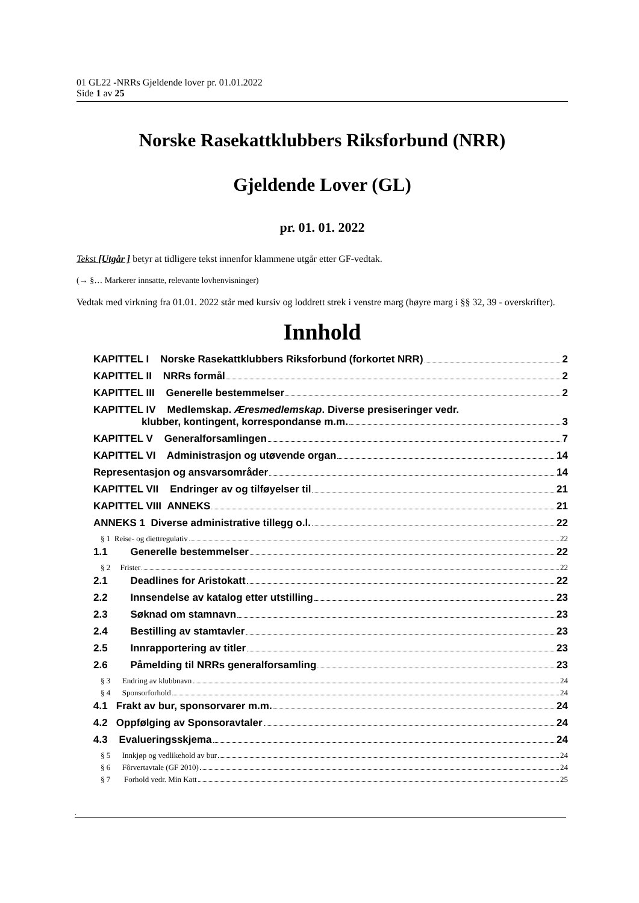01 GL22 -NRRs Gjeldende lover pr. 01.01.2022
Side 1 av 25
Norske Rasekattklubbers Riksforbund (NRR)
Gjeldende Lover (GL)
pr. 01. 01. 2022
Tekst [Utgår ] betyr at tidligere tekst innenfor klammene utgår etter GF-vedtak.
(→ §… Markerer innsatte, relevante lovhenvisninger)
Vedtak med virkning fra 01.01. 2022 står med kursiv og loddrett strek i venstre marg (høyre marg i §§ 32, 39 - overskrifter).
Innhold
KAPITTEL I Norske Rasekattklubbers Riksforbund (forkortet NRR) 2
KAPITTEL II NRRs formål 2
KAPITTEL III Generelle bestemmelser 2
KAPITTEL IV Medlemskap. Æresmedlemskap. Diverse presiseringer vedr.
klubber, kontingent, korrespondanse m.m. 3
KAPITTEL V Generalforsamlingen 7
KAPITTEL VI Administrasjon og utøvende organ 14
Representasjon og ansvarsområder 14
KAPITTEL VII Endringer av og tilføyelser til 21
KAPITTEL VIII ANNEKS 21
ANNEKS 1 Diverse administrative tillegg o.l. 22
§ 1 Reise- og diettregulativ 22
1.1 Generelle bestemmelser 22
§ 2 Frister 22
2.1 Deadlines for Aristokatt 22
2.2 Innsendelse av katalog etter utstilling 23
2.3 Søknad om stamnavn 23
2.4 Bestilling av stamtavler 23
2.5 Innrapportering av titler 23
2.6 Påmelding til NRRs generalforsamling 23
§ 3 Endring av klubbnavn 24
§ 4 Sponsorforhold 24
4.1 Frakt av bur, sponsorvarer m.m. 24
4.2 Oppfølging av Sponsoravtaler 24
4.3 Evalueringsskjema 24
§ 5 Innkjøp og vedlikehold av bur 24
§ 6 Fôrvertavtale (GF 2010) 24
§ 7 Forhold vedr. Min Katt 25
.